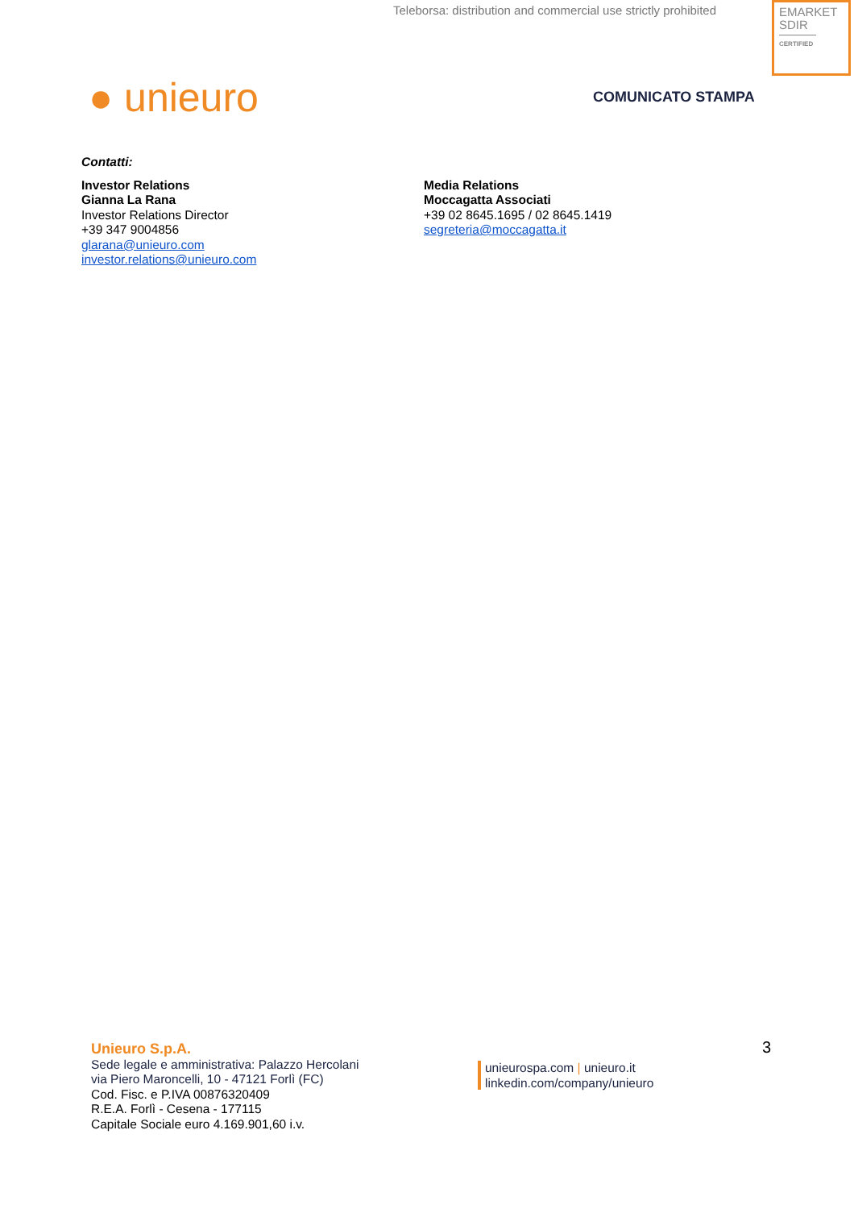Teleborsa: distribution and commercial use strictly prohibited
EMARKET
SDIR
CERTIFIED
● unieuro COMUNICATO STAMPA
Contatti:
Investor Relations
Gianna La Rana
Investor Relations Director
+39 347 9004856
glarana@unieuro.com
investor.relations@unieuro.com
Media Relations
Moccagatta Associati
+39 02 8645.1695 / 02 8645.1419
segreteria@moccagatta.it
3
Unieuro S.p.A.
Sede legale e amministrativa: Palazzo Hercolani
via Piero Maroncelli, 10 - 47121 Forlì (FC)
Cod. Fisc. e P.IVA 00876320409
R.E.A. Forlì - Cesena - 177115
Capitale Sociale euro 4.169.901,60 i.v.
unieurospa.com | unieuro.it
linkedin.com/company/unieuro